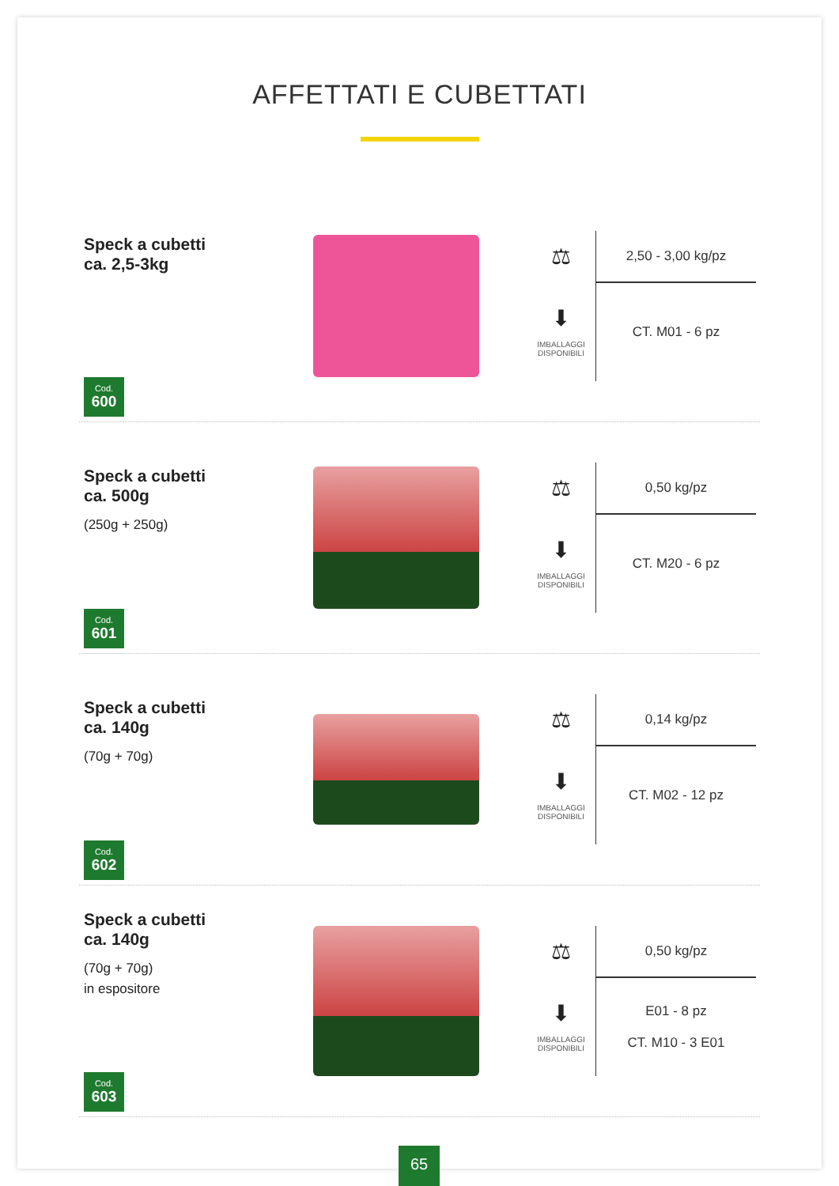AFFETTATI E CUBETTATI
Speck a cubetti
ca. 2,5-3kg
Cod.
600
| ⚖ | 2,50 - 3,00 kg/pz |
| ⬇ IMBALLAGGI DISPONIBILI | CT. M01 - 6 pz |
Speck a cubetti
ca. 500g
(250g + 250g)
Cod.
601
| ⚖ | 0,50 kg/pz |
| ⬇ IMBALLAGGI DISPONIBILI | CT. M20 - 6 pz |
Speck a cubetti
ca. 140g
(70g + 70g)
Cod.
602
| ⚖ | 0,14 kg/pz |
| ⬇ IMBALLAGGI DISPONIBILI | CT. M02 - 12 pz |
Speck a cubetti
ca. 140g
(70g + 70g)
in espositore
Cod.
603
| ⚖ | 0,50 kg/pz |
| ⬇ IMBALLAGGI DISPONIBILI | E01 - 8 pz CT. M10 - 3 E01 |
65